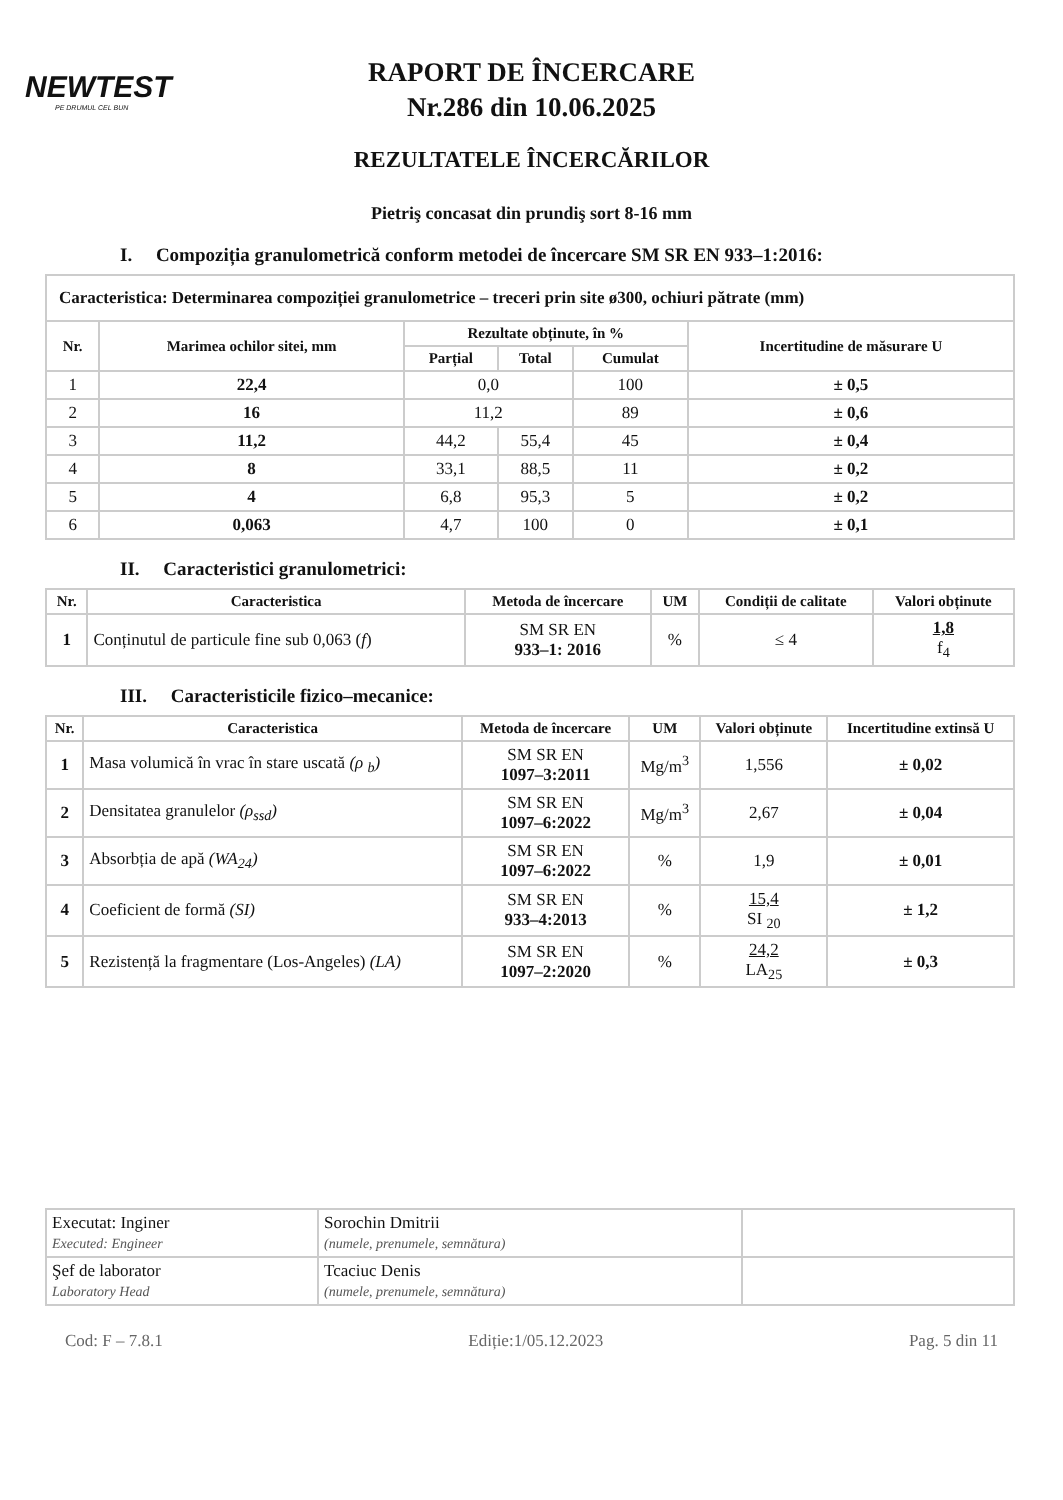NEWTEST
PE DRUMUL CEL BUN
RAPORT DE ÎNCERCARE
Nr.286 din 10.06.2025
REZULTATELE ÎNCERCĂRILOR
Pietriş concasat din prundiş sort 8-16 mm
I. Compoziția granulometrică conform metodei de încercare SM SR EN 933–1:2016:
| Caracteristica: Determinarea compoziției granulometrice – treceri prin site ø300, ochiuri pătrate (mm) | | | | | |
| --- | --- | --- | --- | --- | --- |
| Nr. | Marimea ochilor sitei, mm | Rezultate obținute, în % | | | Incertitudine de măsurare U |
| | | Parțial | Total | Cumulat | |
| 1 | 22,4 | 0,0 | | 100 | ± 0,5 |
| 2 | 16 | 11,2 | | 89 | ± 0,6 |
| 3 | 11,2 | 44,2 | 55,4 | 45 | ± 0,4 |
| 4 | 8 | 33,1 | 88,5 | 11 | ± 0,2 |
| 5 | 4 | 6,8 | 95,3 | 5 | ± 0,2 |
| 6 | 0,063 | 4,7 | 100 | 0 | ± 0,1 |
II. Caracteristici granulometrici:
| Nr. | Caracteristica | Metoda de încercare | UM | Condiții de calitate | Valori obținute |
| --- | --- | --- | --- | --- | --- |
| 1 | Conținutul de particule fine sub 0,063 ( f ) | SM SR EN 933–1: 2016 | % | ≤ 4 | 1,8 f<sub>4</sub> |
III. Caracteristicile fizico–mecanice:
| Nr. | Caracteristica | Metoda de încercare | UM | Valori obținute | Incertitudine extinsă U |
| --- | --- | --- | --- | --- | --- |
| 1 | Masa volumică în vrac în stare uscată (ρ <sub>b</sub>) | SM SR EN 1097–3:2011 | Mg/m<sup>3</sup> | 1,556 | ± 0,02 |
| 2 | Densitatea granulelor (ρ<sub>ssd</sub>) | SM SR EN 1097–6:2022 | Mg/m<sup>3</sup> | 2,67 | ± 0,04 |
| 3 | Absorbția de apă (WA<sub>24</sub>) | SM SR EN 1097–6:2022 | % | 1,9 | ± 0,01 |
| 4 | Coeficient de formă (SI) | SM SR EN 933–4:2013 | % | 15,4 SI <sub>20</sub> | ± 1,2 |
| 5 | Rezistență la fragmentare (Los-Angeles) (LA) | SM SR EN 1097–2:2020 | % | 24,2 LA<sub>25</sub> | ± 0,3 |
| Executat: Inginer Executed: Engineer | Sorochin Dmitrii (numele, prenumele, semnătura) | |
| Şef de laborator Laboratory Head | Tcaciuc Denis (numele, prenumele, semnătura) | |
Cod: F – 7.8.1 Ediție:1/05.12.2023 Pag. 5 din 11